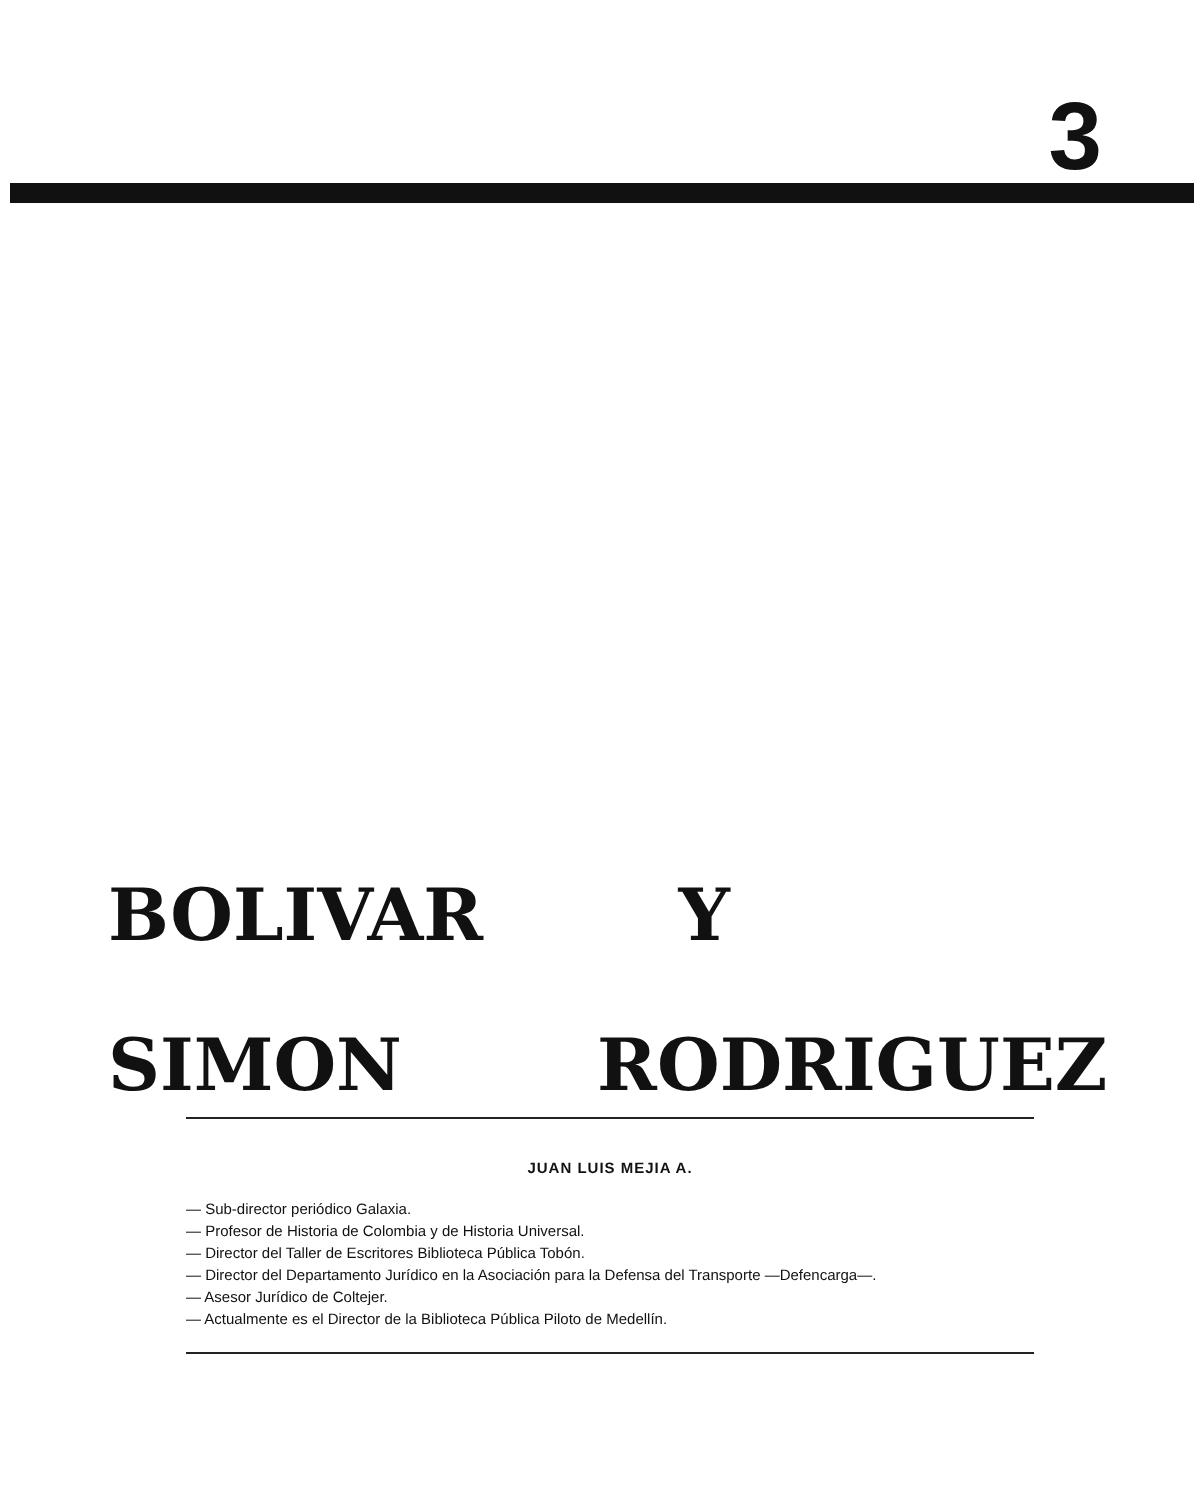3
BOLIVAR Y
SIMON RODRIGUEZ
JUAN LUIS MEJIA A.
— Sub-director periódico Galaxia.
— Profesor de Historia de Colombia y de Historia Universal.
— Director del Taller de Escritores Biblioteca Pública Tobón.
— Director del Departamento Jurídico en la Asociación para la Defensa del Transporte —Defencarga—.
— Asesor Jurídico de Coltejer.
— Actualmente es el Director de la Biblioteca Pública Piloto de Medellín.